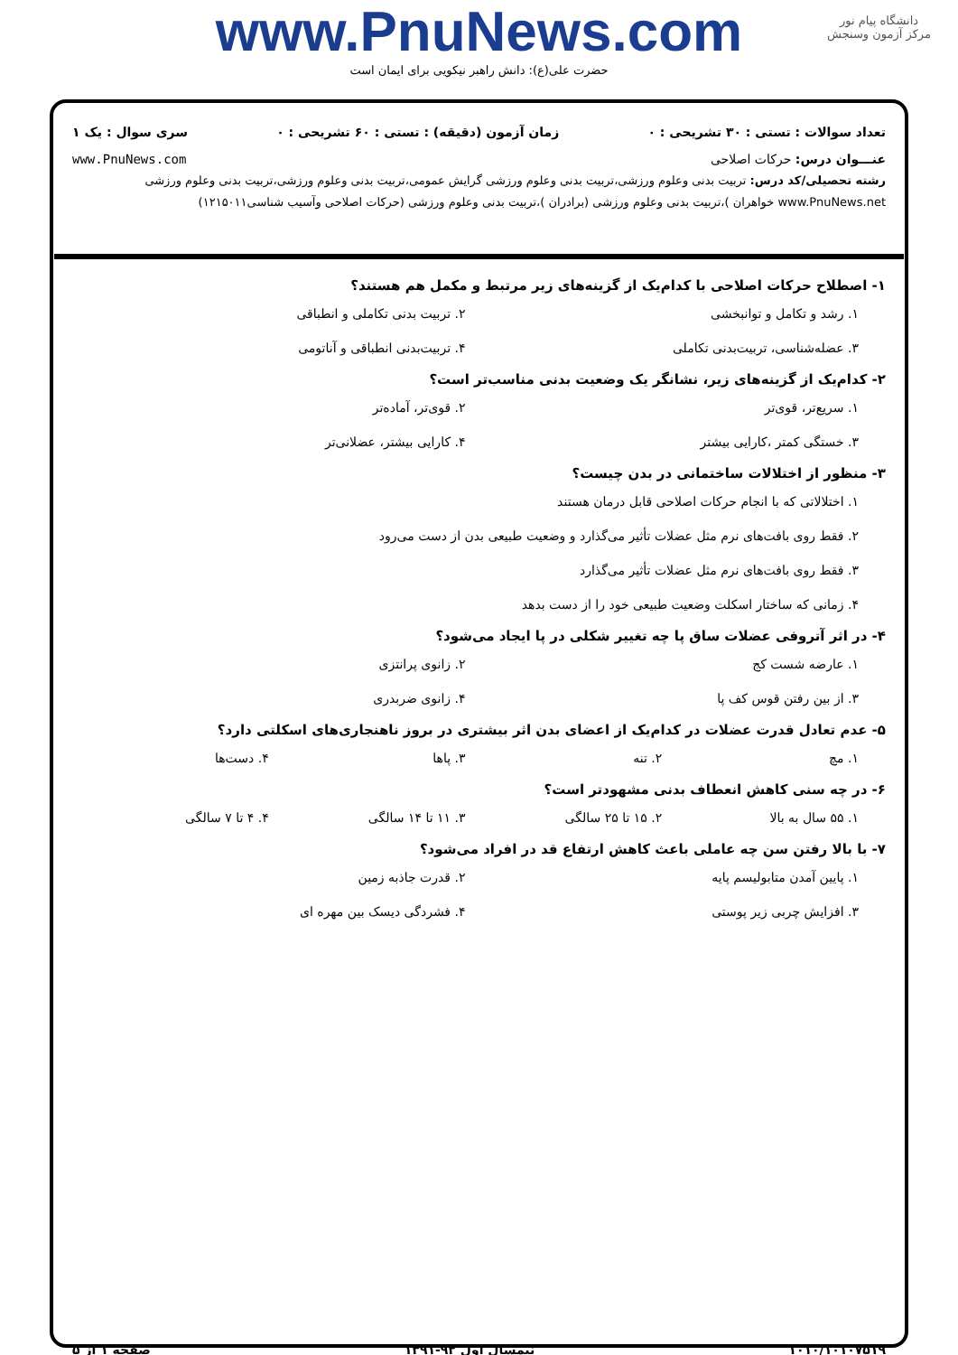www.PnuNews.com
حضرت علی(ع): دانش راهبر نیکویی برای ایمان است
دانشگاه پیام نور
مرکز آزمون وسنجش
تعداد سوالات : تستی : ۳۰ تشریحی : ۰ زمان آزمون (دقیقه) : تستی : ۶۰ تشریحی : ۰ سری سوال : یک ۱
عنـــوان درس: حرکات اصلاحی www.PnuNews.com
رشته تحصیلی/کد درس: تربیت بدنی وعلوم ورزشی،تربیت بدنی وعلوم ورزشی گرایش عمومی،تربیت بدنی وعلوم ورزشی،تربیت بدنی وعلوم ورزشی www.PnuNews.net خواهران )،تربیت بدنی وعلوم ورزشی (برادران )،تربیت بدنی وعلوم ورزشی (حرکات اصلاحی وآسیب شناسی۱۲۱۵۰۱۱)
۱- اصطلاح حرکات اصلاحی با کدام‌یک از گزینه‌های زیر مرتبط و مکمل هم هستند؟
۱. رشد و تکامل و توانبخشی
۲. تربیت بدنی تکاملی و انطباقی
۳. عضله‌شناسی، تربیت‌بدنی تکاملی
۴. تربیت‌بدنی انطباقی و آناتومی
۲- کدام‌یک از گزینه‌های زیر، نشانگر یک وضعیت بدنی مناسب‌تر است؟
۱. سریع‌تر، قوی‌تر
۲. قوی‌تر، آماده‌تر
۳. خستگی کمتر ،کارایی بیشتر
۴. کارایی بیشتر، عضلانی‌تر
۳- منظور از اختلالات ساختمانی در بدن چیست؟
۱. اختلالاتی که با انجام حرکات اصلاحی قابل درمان هستند
۲. فقط روی بافت‌های نرم مثل عضلات تأثیر می‌گذارد و وضعیت طبیعی بدن از دست می‌رود
۳. فقط روی بافت‌های نرم مثل عضلات تأثیر می‌گذارد
۴. زمانی که ساختار اسکلت وضعیت طبیعی خود را از دست بدهد
۴- در اثر آتروفی عضلات ساق پا چه تغییر شکلی در پا ایجاد می‌شود؟
۱. عارضه شست کج
۲. زانوی پرانتزی
۳. از بین رفتن قوس کف پا
۴. زانوی ضربدری
۵- عدم تعادل قدرت عضلات در کدام‌یک از اعضای بدن اثر بیشتری در بروز ناهنجاری‌های اسکلتی دارد؟
۱. مچ
۲. تنه
۳. پاها
۴. دست‌ها
۶- در چه سنی کاهش انعطاف بدنی مشهودتر است؟
۱. ۵۵ سال به بالا
۲. ۱۵ تا ۲۵ سالگی
۳. ۱۱ تا ۱۴ سالگی
۴. ۴ تا ۷ سالگی
۷- با بالا رفتن سن چه عاملی باعث کاهش ارتفاع قد در افراد می‌شود؟
۱. پایین آمدن متابولیسم پایه
۲. قدرت جاذبه زمین
۳. افزایش چربی زیر پوستی
۴. فشردگی دیسک بین مهره ای
۱۰۱۰/۱۰۱۰۷۵۱۹ نیمسال اول ۹۲-۱۳۹۱ صفحه ۱ از ۵